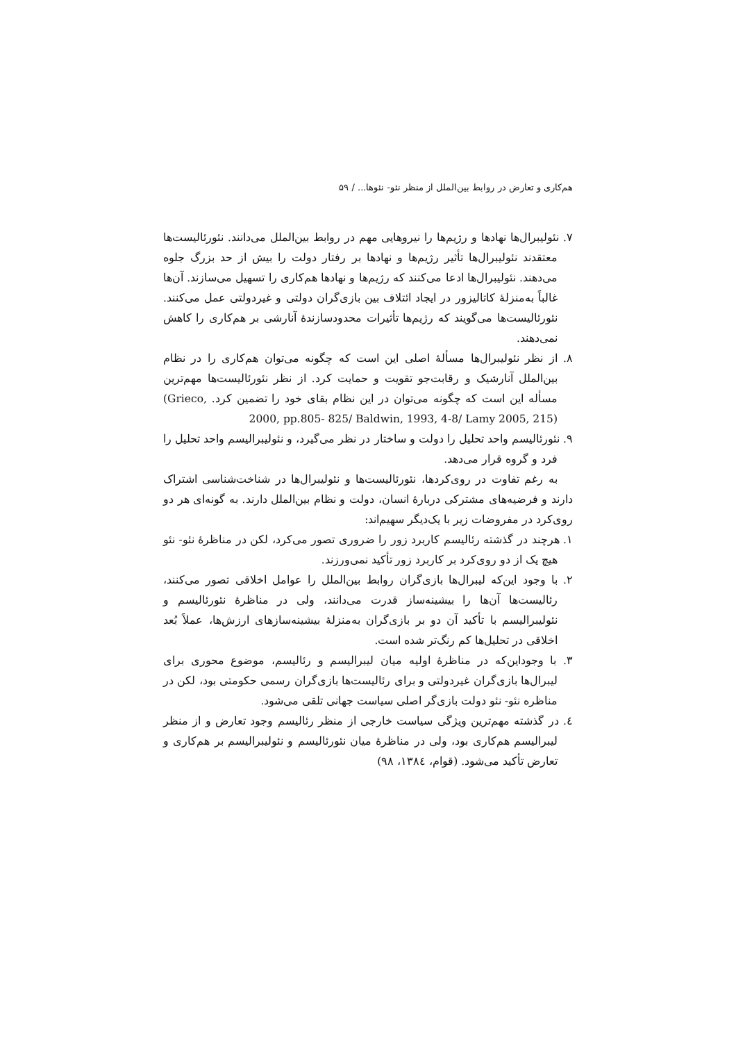هم‌کاری و تعارض در روابط بین‌الملل از منظر نئو- نئوها... / ۵۹
۷. نئولیبرال‌ها نهادها و رژیم‌ها را نیروهایی مهم در روابط بین‌الملل می‌دانند. نئورئالیست‌ها معتقدند نئولیبرال‌ها تأثیر رژیم‌ها و نهادها بر رفتار دولت را بیش از حد بزرگ جلوه می‌دهند. نئولیبرال‌ها ادعا می‌کنند که رژیم‌ها و نهادها هم‌کاری را تسهیل می‌سازند. آن‌ها غالباً به‌منزلهٔ کاتالیزور در ایجاد ائتلاف بین بازی‌گران دولتی و غیردولتی عمل می‌کنند. نئورئالیست‌ها می‌گویند که رژیم‌ها تأثیرات محدودسازندهٔ آنارشی بر هم‌کاری را کاهش نمی‌دهند.
۸. از نظر نئولیبرال‌ها مسألهٔ اصلی این است که چگونه می‌توان هم‌کاری را در نظام بین‌الملل آنارشیک و رقابت‌جو تقویت و حمایت کرد. از نظر نئورئالیست‌ها مهم‌ترین مسأله این است که چگونه می‌توان در این نظام بقای خود را تضمین کرد. (Grieco, 2000, pp.805- 825/ Baldwin, 1993, 4-8/ Lamy 2005, 215)
۹. نئورئالیسم واحد تحلیل را دولت و ساختار در نظر می‌گیرد، و نئولیبرالیسم واحد تحلیل را فرد و گروه قرار می‌دهد.
به رغم تفاوت در روی‌کردها، نئورئالیست‌ها و نئولیبرال‌ها در شناخت‌شناسی اشتراک دارند و فرضیه‌های مشترکی دربارهٔ انسان، دولت و نظام بین‌الملل دارند. به گونه‌ای هر دو روی‌کرد در مفروضات زیر با یک‌دیگر سهیم‌اند:
۱. هرچند در گذشته رئالیسم کاربرد زور را ضروری تصور می‌کرد، لکن در مناظرهٔ نئو- نئو هیچ یک از دو روی‌کرد بر کاربرد زور تأکید نمی‌ورزند.
۲. با وجود این‌که لیبرال‌ها بازی‌گران روابط بین‌الملل را عوامل اخلاقی تصور می‌کنند، رئالیست‌ها آن‌ها را بیشینه‌ساز قدرت می‌دانند، ولی در مناظرهٔ نئورئالیسم و نئولیبرالیسم با تأکید آن دو بر بازی‌گران به‌منزلهٔ بیشینه‌سازهای ارزش‌ها، عملاً بُعد اخلاقی در تحلیل‌ها کم رنگ‌تر شده است.
۳. با وجوداین‌که در مناظرهٔ اولیه میان لیبرالیسم و رئالیسم، موضوع محوری برای لیبرال‌ها بازی‌گران غیردولتی و برای رئالیست‌ها بازی‌گران رسمی حکومتی بود، لکن در مناظره نئو- نئو دولت بازی‌گر اصلی سیاست جهانی تلقی می‌شود.
٤. در گذشته مهم‌ترین ویژگی سیاست خارجی از منظر رئالیسم وجود تعارض و از منظر لیبرالیسم هم‌کاری بود، ولی در مناظرهٔ میان نئورئالیسم و نئولیبرالیسم بر هم‌کاری و تعارض تأکید می‌شود. (قوام، ١٣٨٤، ٩٨)